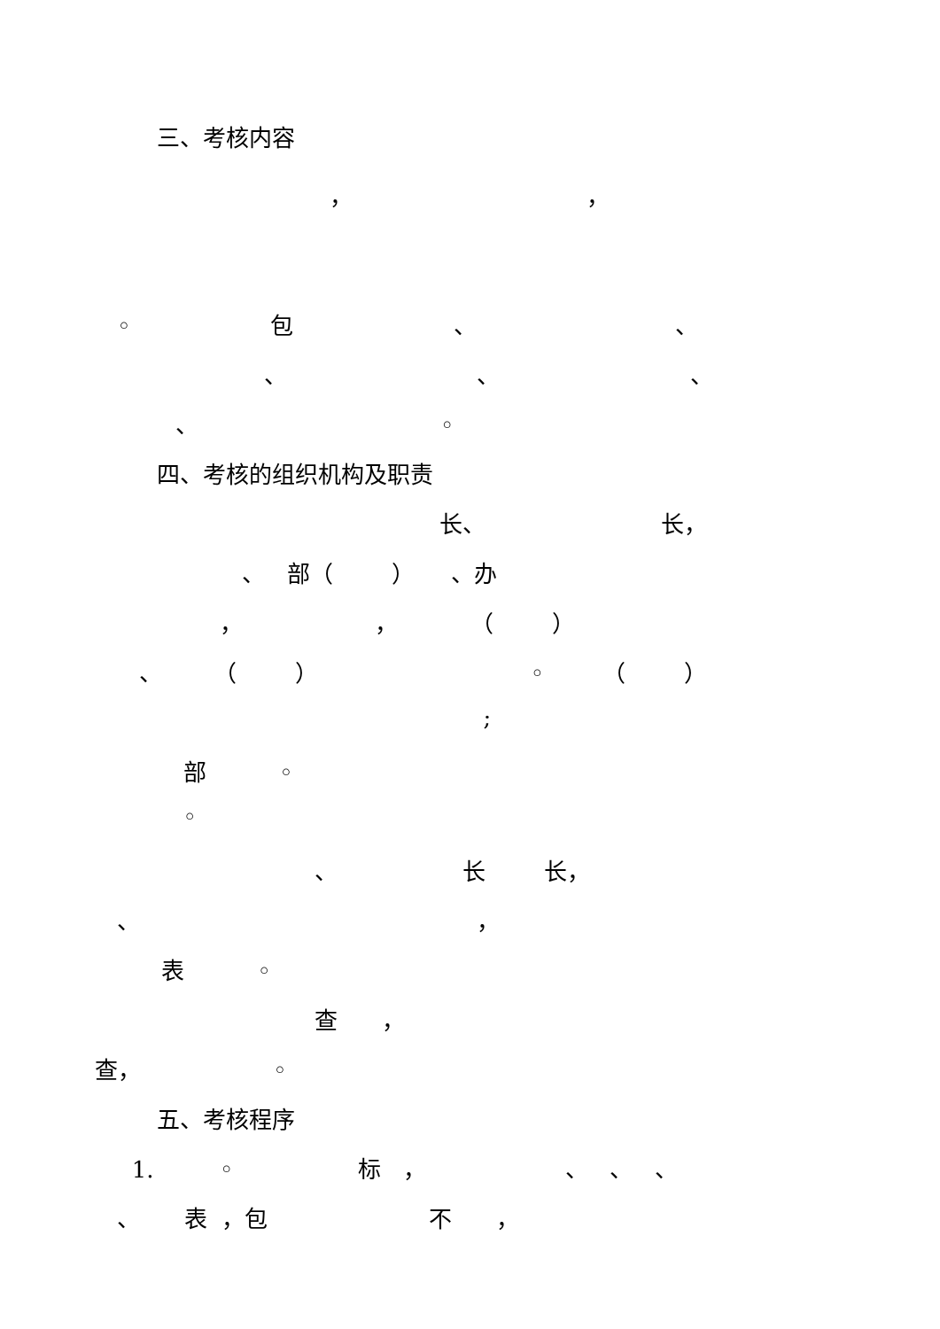三、考核内容
， ，
◦ 包 、 、
、 、 、
、 ◦
四、考核的组织机构及职责
长、 长，
、 部（ ） 、办
， ， （ ）
、 （ ） ◦ （ ）
;
部 ◦
◦
、 长 长，
、 ，
表 ◦
查 ，
查， ◦
五、考核程序
1. ◦ 标 ， 、 、 、
、 表 ，包 不 ，